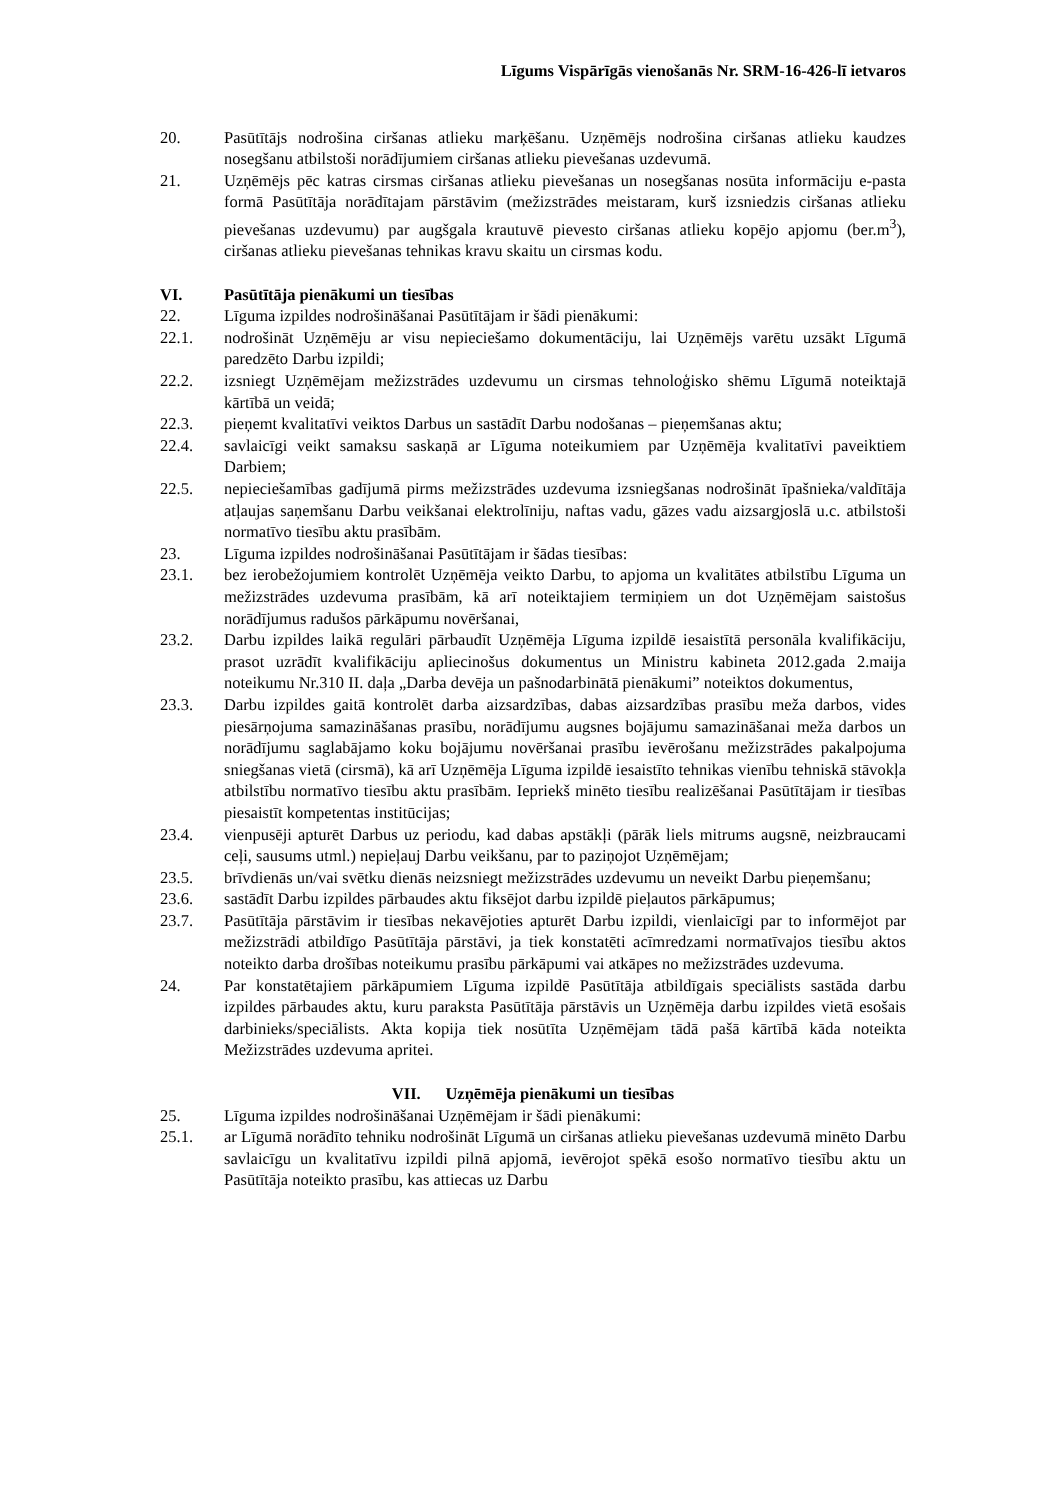Līgums Vispārīgās vienošanās Nr. SRM-16-426-lī ietvaros
20. Pasūtītājs nodrošina ciršanas atlieku marķēšanu. Uzņēmējs nodrošina ciršanas atlieku kaudzes nosegšanu atbilstoši norādījumiem ciršanas atlieku pievešanas uzdevumā.
21. Uzņēmējs pēc katras cirsmas ciršanas atlieku pievešanas un nosegšanas nosūta informāciju e-pasta formā Pasūtītāja norādītajam pārstāvim (mežizstrādes meistaram, kurš izsniedzis ciršanas atlieku pievešanas uzdevumu) par augšgala krautuvē pievesto ciršanas atlieku kopējo apjomu (ber.m<sup>3</sup>), ciršanas atlieku pievešanas tehnikas kravu skaitu un cirsmas kodu.
VI. Pasūtītāja pienākumi un tiesības
22. Līguma izpildes nodrošināšanai Pasūtītājam ir šādi pienākumi:
22.1. nodrošināt Uzņēmēju ar visu nepieciešamo dokumentāciju, lai Uzņēmējs varētu uzsākt Līgumā paredzēto Darbu izpildi;
22.2. izsniegt Uzņēmējam mežizstrādes uzdevumu un cirsmas tehnoloģisko shēmu Līgumā noteiktajā kārtībā un veidā;
22.3. pieņemt kvalitatīvi veiktos Darbus un sastādīt Darbu nodošanas – pieņemšanas aktu;
22.4. savlaicīgi veikt samaksu saskaņā ar Līguma noteikumiem par Uzņēmēja kvalitatīvi paveiktiem Darbiem;
22.5. nepieciešamības gadījumā pirms mežizstrādes uzdevuma izsniegšanas nodrošināt īpašnieka/valdītāja atļaujas saņemšanu Darbu veikšanai elektrolīniju, naftas vadu, gāzes vadu aizsargjoslā u.c. atbilstoši normatīvo tiesību aktu prasībām.
23. Līguma izpildes nodrošināšanai Pasūtītājam ir šādas tiesības:
23.1. bez ierobežojumiem kontrolēt Uzņēmēja veikto Darbu, to apjoma un kvalitātes atbilstību Līguma un mežizstrādes uzdevuma prasībām, kā arī noteiktajiem termiņiem un dot Uzņēmējam saistošus norādījumus radušos pārkāpumu novēršanai,
23.2. Darbu izpildes laikā regulāri pārbaudīt Uzņēmēja Līguma izpildē iesaistītā personāla kvalifikāciju, prasot uzrādīt kvalifikāciju apliecinošus dokumentus un Ministru kabineta 2012.gada 2.maija noteikumu Nr.310 II. daļa „Darba devēja un pašnodarbinātā pienākumi” noteiktos dokumentus,
23.3. Darbu izpildes gaitā kontrolēt darba aizsardzības, dabas aizsardzības prasību meža darbos, vides piesārņojuma samazināšanas prasību, norādījumu augsnes bojājumu samazināšanai meža darbos un norādījumu saglabājamo koku bojājumu novēršanai prasību ievērošanu mežizstrādes pakalpojuma sniegšanas vietā (cirsmā), kā arī Uzņēmēja Līguma izpildē iesaistīto tehnikas vienību tehniskā stāvokļa atbilstību normatīvo tiesību aktu prasībām. Iepriekš minēto tiesību realizēšanai Pasūtītājam ir tiesības piesaistīt kompetentas institūcijas;
23.4. vienpusēji apturēt Darbus uz periodu, kad dabas apstākļi (pārāk liels mitrums augsnē, neizbraucami ceļi, sausums utml.) nepieļauj Darbu veikšanu, par to paziņojot Uzņēmējam;
23.5. brīvdienās un/vai svētku dienās neizsniegt mežizstrādes uzdevumu un neveikt Darbu pieņemšanu;
23.6. sastādīt Darbu izpildes pārbaudes aktu fiksējot darbu izpildē pieļautos pārkāpumus;
23.7. Pasūtītāja pārstāvim ir tiesības nekavējoties apturēt Darbu izpildi, vienlaicīgi par to informējot par mežizstrādi atbildīgo Pasūtītāja pārstāvi, ja tiek konstatēti acīmredzami normatīvajos tiesību aktos noteikto darba drošības noteikumu prasību pārkāpumi vai atkāpes no mežizstrādes uzdevuma.
24. Par konstatētajiem pārkāpumiem Līguma izpildē Pasūtītāja atbildīgais speciālists sastāda darbu izpildes pārbaudes aktu, kuru paraksta Pasūtītāja pārstāvis un Uzņēmēja darbu izpildes vietā esošais darbinieks/speciālists. Akta kopija tiek nosūtīta Uzņēmējam tādā pašā kārtībā kāda noteikta Mežizstrādes uzdevuma apritei.
VII. Uzņēmēja pienākumi un tiesības
25. Līguma izpildes nodrošināšanai Uzņēmējam ir šādi pienākumi:
25.1. ar Līgumā norādīto tehniku nodrošināt Līgumā un ciršanas atlieku pievešanas uzdevumā minēto Darbu savlaicīgu un kvalitatīvu izpildi pilnā apjomā, ievērojot spēkā esošo normatīvo tiesību aktu un Pasūtītāja noteikto prasību, kas attiecas uz Darbu